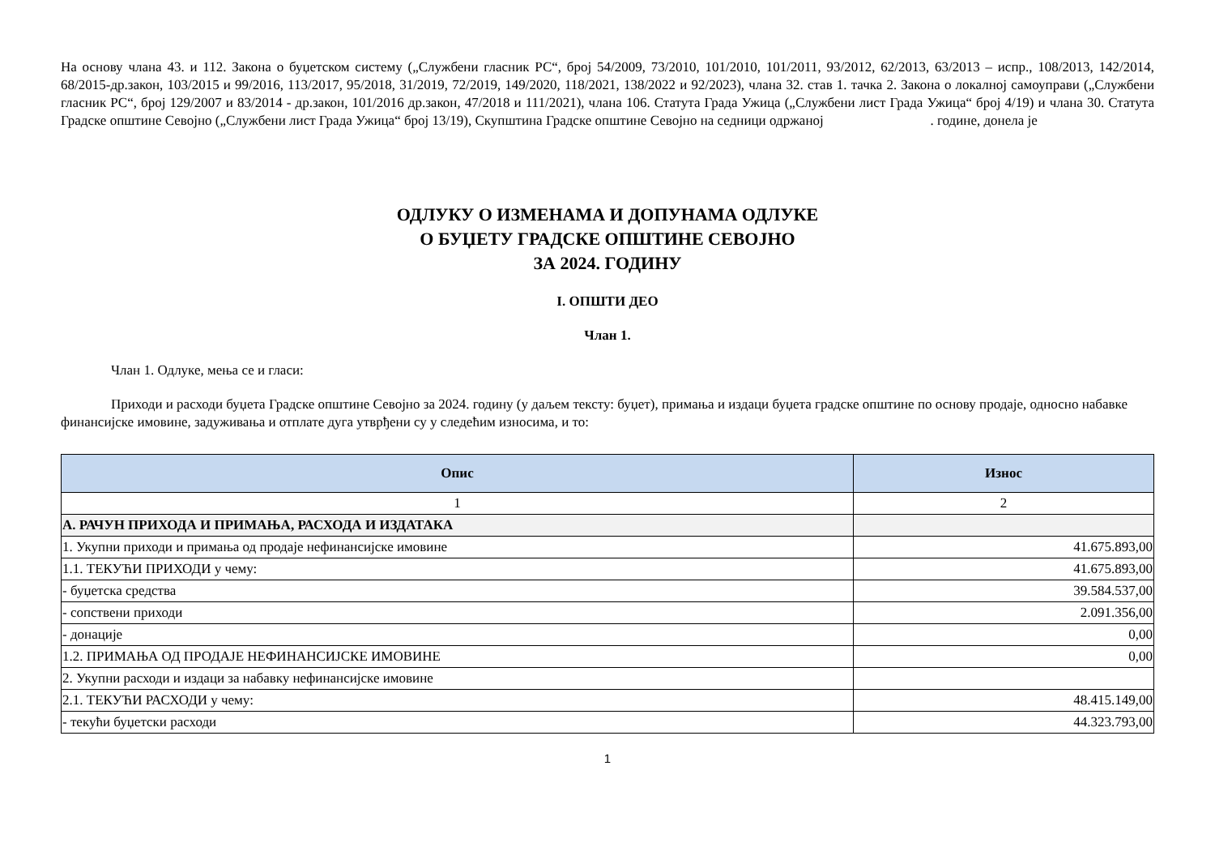На основу члана 43. и 112. Закона о буџетском систему („Службени гласник РС“, број 54/2009, 73/2010, 101/2010, 101/2011, 93/2012, 62/2013, 63/2013 – испр., 108/2013, 142/2014, 68/2015-др.закон, 103/2015 и 99/2016, 113/2017, 95/2018, 31/2019, 72/2019, 149/2020, 118/2021, 138/2022 и 92/2023), члана 32. став 1. тачка 2. Закона о локалној самоуправи („Службени гласник РС“, број 129/2007 и 83/2014 - др.закон, 101/2016 др.закон, 47/2018 и 111/2021), члана 106. Статута Града Ужица („Службени лист Града Ужица“ број 4/19) и члана 30. Статута Градске општине Севојно („Службени лист Града Ужица“ број 13/19), Скупштина Градске општине Севојно на седници одржаној . године, донела је
ОДЛУКУ О ИЗМЕНАМА И ДОПУНАМА ОДЛУКЕ
О БУЏЕТУ ГРАДСКЕ ОПШТИНЕ СЕВОЈНО
ЗА 2024. ГОДИНУ
I. ОПШТИ ДЕО
Члан 1.
Члан 1. Одлуке, мења се и гласи:
Приходи и расходи буџета Градске општине Севојно за 2024. годину (у даљем тексту: буџет), примања и издаци буџета градске општине по основу продаје, односно набавке финансијске имовине, задуживања и отплате дуга утврђени су у следећим износима, и то:
| Опис | Износ |
| --- | --- |
| 1 | 2 |
| А. РАЧУН ПРИХОДА И ПРИМАЊА, РАСХОДА И ИЗДАТАКА | |
| 1. Укупни приходи и примања од продаје нефинансијске имовине | 41.675.893,00 |
| 1.1. ТЕКУЋИ ПРИХОДИ у чему: | 41.675.893,00 |
| - буџетска средства | 39.584.537,00 |
| - сопствени приходи | 2.091.356,00 |
| - донације | 0,00 |
| 1.2. ПРИМАЊА ОД ПРОДАЈЕ НЕФИНАНСИЈСКЕ ИМОВИНЕ | 0,00 |
| 2. Укупни расходи и издаци за набавку нефинансијске имовине | |
| 2.1. ТЕКУЋИ РАСХОДИ у чему: | 48.415.149,00 |
| - текући буџетски расходи | 44.323.793,00 |
1